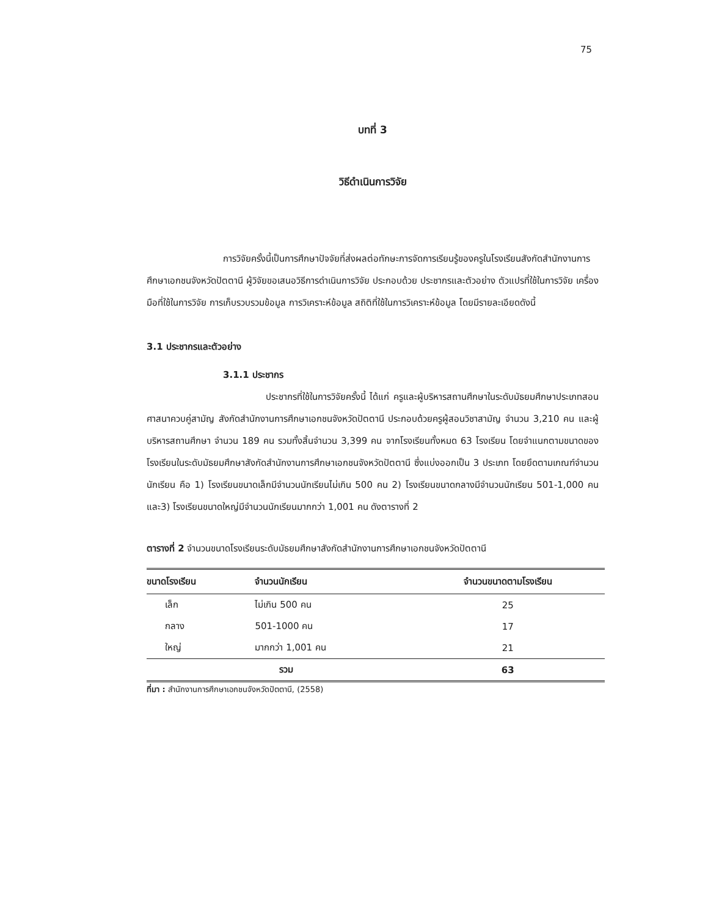75
บทที่ 3
วิธีดำเนินการวิจัย
การวิจัยครั้งนี้เป็นการศึกษาปัจจัยที่ส่งผลต่อทักษะการจัดการเรียนรู้ของครูในโรงเรียนสังกัดสำนักงานการศึกษาเอกชนจังหวัดปัตตานี ผู้วิจัยขอเสนอวิธีการดำเนินการวิจัย ประกอบด้วย ประชากรและตัวอย่าง ตัวแปรที่ใช้ในการวิจัย เครื่องมือที่ใช้ในการวิจัย การเก็บรวบรวมข้อมูล การวิเคราะห์ข้อมูล สถิติที่ใช้ในการวิเคราะห์ข้อมูล โดยมีรายละเอียดดังนี้
3.1 ประชากรและตัวอย่าง
3.1.1 ประชากร
ประชากรที่ใช้ในการวิจัยครั้งนี้ ได้แก่ ครูและผู้บริหารสถานศึกษาในระดับมัธยมศึกษาประเภทสอนศาสนาควบคู่สามัญ สังกัดสำนักงานการศึกษาเอกชนจังหวัดปัตตานี ประกอบด้วยครูผู้สอนวิชาสามัญ จำนวน 3,210 คน และผู้บริหารสถานศึกษา จำนวน 189 คน รวมทั้งสิ้นจำนวน 3,399 คน จากโรงเรียนทั้งหมด 63 โรงเรียน โดยจำแนกตามขนาดของโรงเรียนในระดับมัธยมศึกษาสังกัดสำนักงานการศึกษาเอกชนจังหวัดปัตตานี ซึ่งแบ่งออกเป็น 3 ประเภท โดยยึดตามเกณฑ์จำนวนนักเรียน คือ 1) โรงเรียนขนาดเล็กมีจำนวนนักเรียนไม่เกิน 500 คน 2) โรงเรียนขนาดกลางมีจำนวนนักเรียน 501-1,000 คน และ3) โรงเรียนขนาดใหญ่มีจำนวนนักเรียนมากกว่า 1,001 คน ดังตารางที่ 2
ตารางที่ 2 จำนวนขนาดโรงเรียนระดับมัธยมศึกษาสังกัดสำนักงานการศึกษาเอกชนจังหวัดปัตตานี
| ขนาดโรงเรียน | จำนวนนักเรียน | จำนวนขนาดตามโรงเรียน |
| --- | --- | --- |
| เล็ก | ไม่เกิน 500 คน | 25 |
| กลาง | 501-1000 คน | 17 |
| ใหญ่ | มากกว่า 1,001 คน | 21 |
| | รวม | 63 |
ที่มา : สำนักงานการศึกษาเอกชนจังหวัดปัตตานี, (2558)